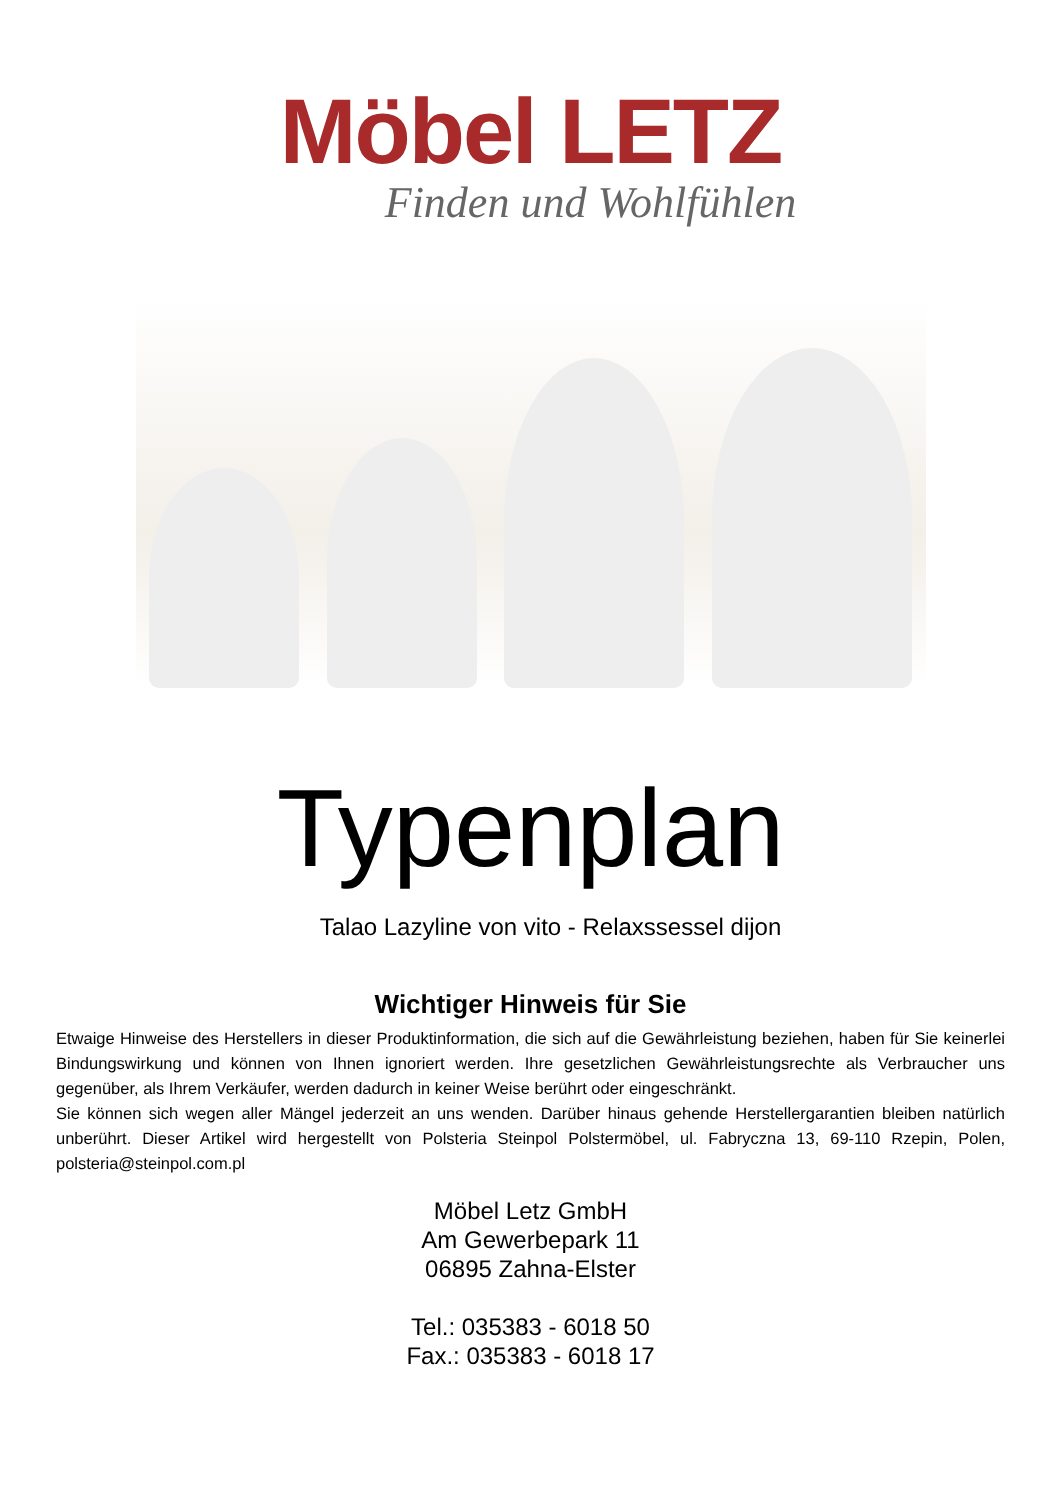Möbel LETZ
Finden und Wohlfühlen
Typenplan
Talao Lazyline von vito - Relaxssessel dijon
Wichtiger Hinweis für Sie
Etwaige Hinweise des Herstellers in dieser Produktinformation, die sich auf die Gewährleistung beziehen, haben für Sie keinerlei Bindungswirkung und können von Ihnen ignoriert werden. Ihre gesetzlichen Gewährleistungsrechte als Verbraucher uns gegenüber, als Ihrem Verkäufer, werden dadurch in keiner Weise berührt oder eingeschränkt.
Sie können sich wegen aller Mängel jederzeit an uns wenden. Darüber hinaus gehende Herstellergarantien bleiben natürlich unberührt. Dieser Artikel wird hergestellt von Polsteria Steinpol Polstermöbel, ul. Fabryczna 13, 69-110 Rzepin, Polen, polsteria@steinpol.com.pl
Möbel Letz GmbH
Am Gewerbepark 11
06895 Zahna-Elster
Tel.: 035383 - 6018 50
Fax.: 035383 - 6018 17